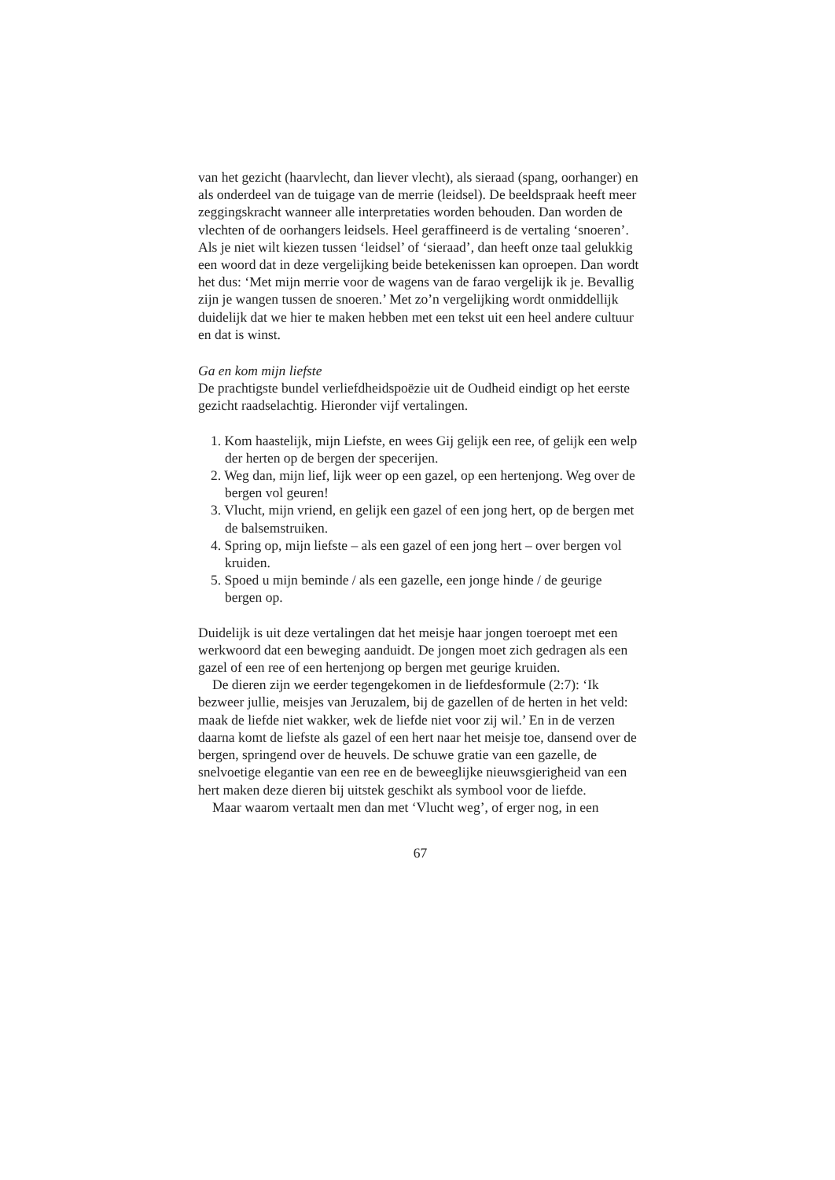van het gezicht (haarvlecht, dan liever vlecht), als sieraad (spang, oorhanger) en als onderdeel van de tuigage van de merrie (leidsel). De beeldspraak heeft meer zeggingskracht wanneer alle interpretaties worden behouden. Dan worden de vlechten of de oorhangers leidsels. Heel geraffineerd is de vertaling ‘snoeren’. Als je niet wilt kiezen tussen ‘leidsel’ of ‘sieraad’, dan heeft onze taal gelukkig een woord dat in deze vergelijking beide betekenissen kan oproepen. Dan wordt het dus: ‘Met mijn merrie voor de wagens van de farao vergelijk ik je. Bevallig zijn je wangen tussen de snoeren.’ Met zo’n vergelijking wordt onmiddellijk duidelijk dat we hier te maken hebben met een tekst uit een heel andere cultuur en dat is winst.
Ga en kom mijn liefste
De prachtigste bundel verliefdheidspoëzie uit de Oudheid eindigt op het eerste gezicht raadselachtig. Hieronder vijf vertalingen.
1. Kom haastelijk, mijn Liefste, en wees Gij gelijk een ree, of gelijk een welp der herten op de bergen der specerijen.
2. Weg dan, mijn lief, lijk weer op een gazel, op een hertenjong. Weg over de bergen vol geuren!
3. Vlucht, mijn vriend, en gelijk een gazel of een jong hert, op de bergen met de balsemstruiken.
4. Spring op, mijn liefste – als een gazel of een jong hert – over bergen vol kruiden.
5. Spoed u mijn beminde / als een gazelle, een jonge hinde / de geurige bergen op.
Duidelijk is uit deze vertalingen dat het meisje haar jongen toeroept met een werkwoord dat een beweging aanduidt. De jongen moet zich gedragen als een gazel of een ree of een hertenjong op bergen met geurige kruiden.
De dieren zijn we eerder tegengekomen in de liefdesformule (2:7): ‘Ik bezweer jullie, meisjes van Jeruzalem, bij de gazellen of de herten in het veld: maak de liefde niet wakker, wek de liefde niet voor zij wil.’ En in de verzen daarna komt de liefste als gazel of een hert naar het meisje toe, dansend over de bergen, springend over de heuvels. De schuwe gratie van een gazelle, de snelvoetige elegantie van een ree en de beweeglijke nieuwsgierigheid van een hert maken deze dieren bij uitstek geschikt als symbool voor de liefde.
Maar waarom vertaalt men dan met ‘Vlucht weg’, of erger nog, in een
67